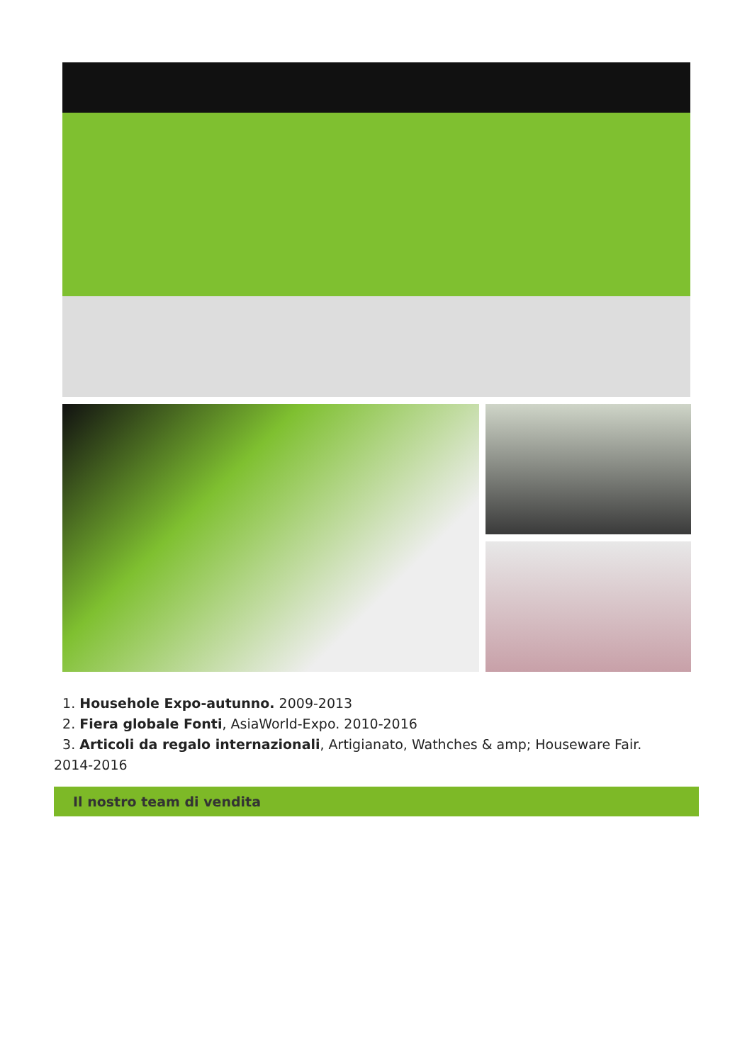1. Househole Expo-autunno. 2009-2013
2. Fiera globale Fonti, AsiaWorld-Expo. 2010-2016
3. Articoli da regalo internazionali, Artigianato, Wathches & amp; Houseware Fair.
2014-2016
Il nostro team di vendita